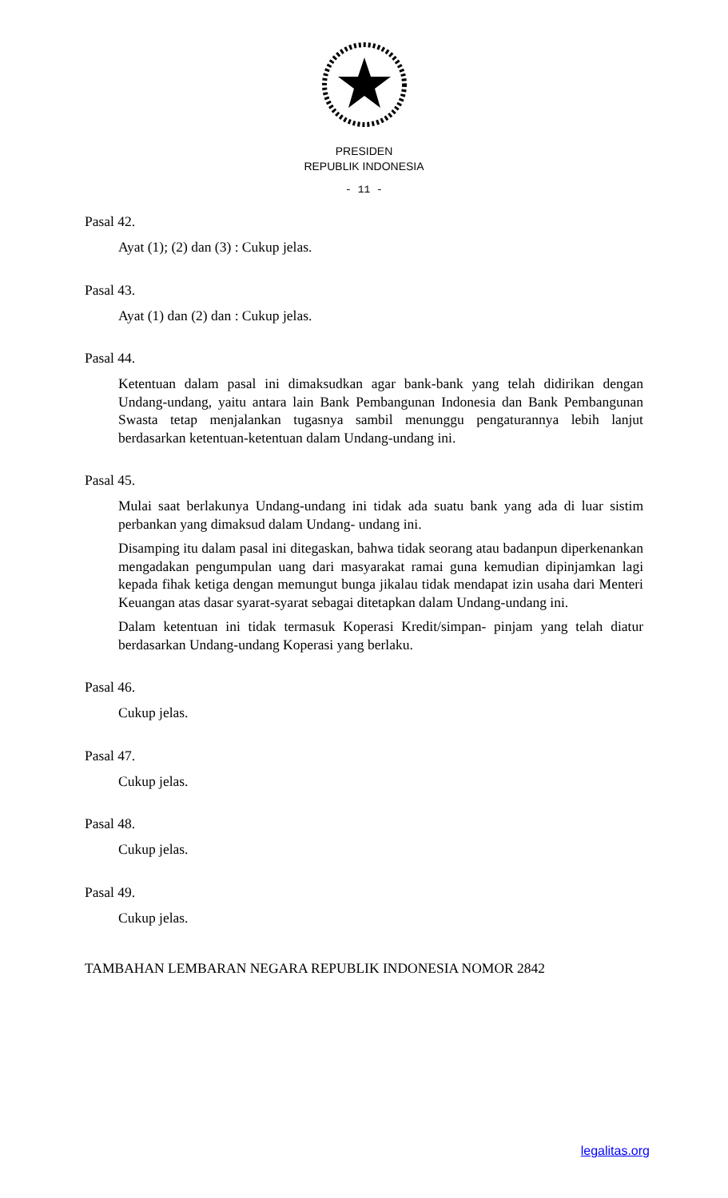PRESIDEN
REPUBLIK INDONESIA
- 11 -
Pasal 42.
Ayat (1); (2) dan (3) : Cukup jelas.
Pasal 43.
Ayat (1) dan (2) dan : Cukup jelas.
Pasal 44.
Ketentuan dalam pasal ini dimaksudkan agar bank-bank yang telah didirikan dengan Undang-undang, yaitu antara lain Bank Pembangunan Indonesia dan Bank Pembangunan Swasta tetap menjalankan tugasnya sambil menunggu pengaturannya lebih lanjut berdasarkan ketentuan-ketentuan dalam Undang-undang ini.
Pasal 45.
Mulai saat berlakunya Undang-undang ini tidak ada suatu bank yang ada di luar sistim perbankan yang dimaksud dalam Undang- undang ini.
Disamping itu dalam pasal ini ditegaskan, bahwa tidak seorang atau badanpun diperkenankan mengadakan pengumpulan uang dari masyarakat ramai guna kemudian dipinjamkan lagi kepada fihak ketiga dengan memungut bunga jikalau tidak mendapat izin usaha dari Menteri Keuangan atas dasar syarat-syarat sebagai ditetapkan dalam Undang-undang ini.
Dalam ketentuan ini tidak termasuk Koperasi Kredit/simpan- pinjam yang telah diatur berdasarkan Undang-undang Koperasi yang berlaku.
Pasal 46.
Cukup jelas.
Pasal 47.
Cukup jelas.
Pasal 48.
Cukup jelas.
Pasal 49.
Cukup jelas.
TAMBAHAN LEMBARAN NEGARA REPUBLIK INDONESIA NOMOR 2842
legalitas.org